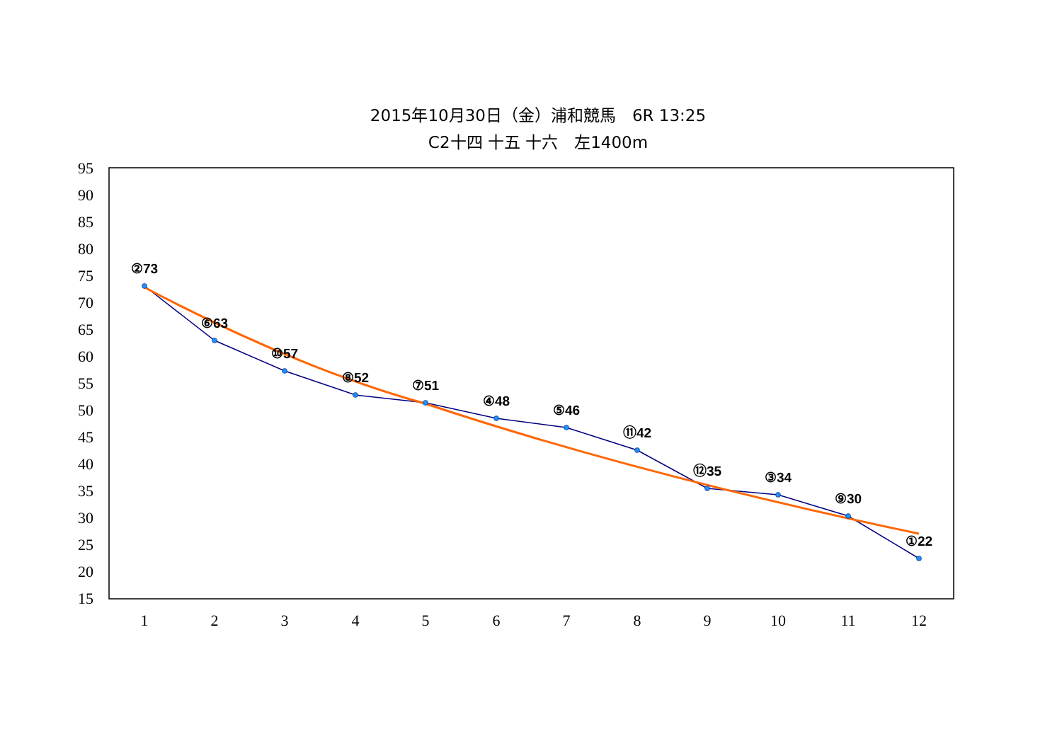2015年10月30日（金）浦和競馬　6R 13:25
C2十四 十五 十六　左1400m
95
90
85
80
75
70
65
60
55
50
45
40
35
30
25
20
15
1
2
3
4
5
6
7
8
9
10
11
12
②73
⑥63
⑩57
⑧52
⑦51
④48
⑤46
⑪42
⑫35
③34
⑨30
①22